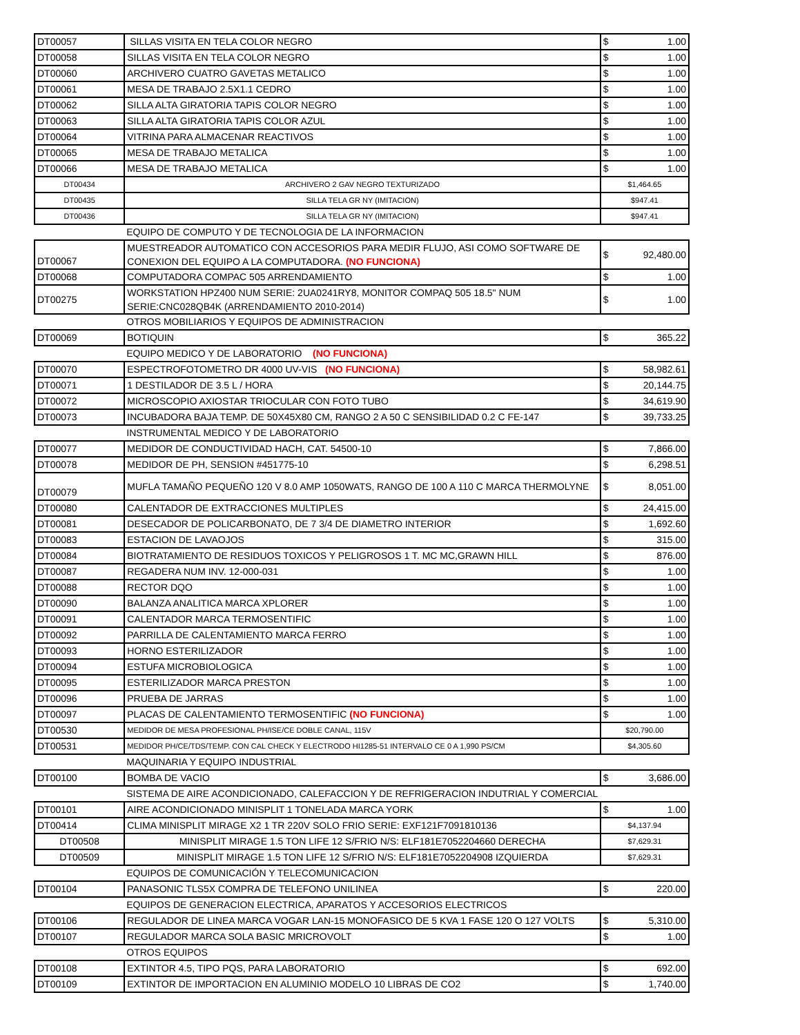| DT00057 | SILLAS VISITA EN TELA COLOR NEGRO | $ 1.00 |
| DT00058 | SILLAS VISITA EN TELA COLOR NEGRO | $ 1.00 |
| DT00060 | ARCHIVERO CUATRO GAVETAS METALICO | $ 1.00 |
| DT00061 | MESA DE TRABAJO 2.5X1.1 CEDRO | $ 1.00 |
| DT00062 | SILLA ALTA GIRATORIA TAPIS COLOR NEGRO | $ 1.00 |
| DT00063 | SILLA ALTA GIRATORIA TAPIS COLOR AZUL | $ 1.00 |
| DT00064 | VITRINA PARA ALMACENAR REACTIVOS | $ 1.00 |
| DT00065 | MESA DE TRABAJO METALICA | $ 1.00 |
| DT00066 | MESA DE TRABAJO METALICA | $ 1.00 |
| DT00434 | ARCHIVERO 2 GAV NEGRO TEXTURIZADO | $1,464.65 |
| DT00435 | SILLA TELA GR NY (IMITACION) | $947.41 |
| DT00436 | SILLA TELA GR NY (IMITACION) | $947.41 |
| | EQUIPO DE COMPUTO Y DE TECNOLOGIA DE LA INFORMACION | |
| DT00067 | MUESTREADOR AUTOMATICO CON ACCESORIOS PARA MEDIR FLUJO, ASI COMO SOFTWARE DE CONEXION DEL EQUIPO A LA COMPUTADORA. (NO FUNCIONA) | $ 92,480.00 |
| DT00068 | COMPUTADORA COMPAC 505 ARRENDAMIENTO | $ 1.00 |
| DT00275 | WORKSTATION HPZ400 NUM SERIE: 2UA0241RY8, MONITOR COMPAQ 505 18.5" NUM SERIE:CNC028QB4K (ARRENDAMIENTO 2010-2014) | $ 1.00 |
| | OTROS MOBILIARIOS Y EQUIPOS DE ADMINISTRACION | |
| DT00069 | BOTIQUIN | $ 365.22 |
| | EQUIPO MEDICO Y DE LABORATORIO (NO FUNCIONA) | |
| DT00070 | ESPECTROFOTOMETRO DR 4000 UV-VIS (NO FUNCIONA) | $ 58,982.61 |
| DT00071 | 1 DESTILADOR DE 3.5 L / HORA | $ 20,144.75 |
| DT00072 | MICROSCOPIO AXIOSTAR TRIOCULAR CON FOTO TUBO | $ 34,619.90 |
| DT00073 | INCUBADORA BAJA TEMP. DE 50X45X80 CM, RANGO 2 A 50 C SENSIBILIDAD 0.2 C FE-147 | $ 39,733.25 |
| | INSTRUMENTAL MEDICO Y DE LABORATORIO | |
| DT00077 | MEDIDOR DE CONDUCTIVIDAD HACH, CAT. 54500-10 | $ 7,866.00 |
| DT00078 | MEDIDOR DE PH, SENSION #451775-10 | $ 6,298.51 |
| DT00079 | MUFLA TAMAÑO PEQUEÑO 120 V 8.0 AMP 1050WATS, RANGO DE 100 A 110 C MARCA THERMOLYNE | $ 8,051.00 |
| DT00080 | CALENTADOR DE EXTRACCIONES MULTIPLES | $ 24,415.00 |
| DT00081 | DESECADOR DE POLICARBONATO, DE 7 3/4 DE DIAMETRO INTERIOR | $ 1,692.60 |
| DT00083 | ESTACION DE LAVAOJOS | $ 315.00 |
| DT00084 | BIOTRATAMIENTO DE RESIDUOS TOXICOS Y PELIGROSOS 1 T. MC MC,GRAWN HILL | $ 876.00 |
| DT00087 | REGADERA NUM INV. 12-000-031 | $ 1.00 |
| DT00088 | RECTOR DQO | $ 1.00 |
| DT00090 | BALANZA ANALITICA MARCA XPLORER | $ 1.00 |
| DT00091 | CALENTADOR MARCA TERMOSENTIFIC | $ 1.00 |
| DT00092 | PARRILLA DE CALENTAMIENTO MARCA FERRO | $ 1.00 |
| DT00093 | HORNO ESTERILIZADOR | $ 1.00 |
| DT00094 | ESTUFA MICROBIOLOGICA | $ 1.00 |
| DT00095 | ESTERILIZADOR MARCA PRESTON | $ 1.00 |
| DT00096 | PRUEBA DE JARRAS | $ 1.00 |
| DT00097 | PLACAS DE CALENTAMIENTO TERMOSENTIFIC (NO FUNCIONA) | $ 1.00 |
| DT00530 | MEDIDOR DE MESA PROFESIONAL PH/ISE/CE DOBLE CANAL, 115V | $20,790.00 |
| DT00531 | MEDIDOR PH/CE/TDS/TEMP. CON CAL CHECK Y ELECTRODO HI1285-51 INTERVALO CE 0 A 1,990 PS/CM | $4,305.60 |
| | MAQUINARIA Y EQUIPO INDUSTRIAL | |
| DT00100 | BOMBA DE VACIO | $ 3,686.00 |
| | SISTEMA DE AIRE ACONDICIONADO, CALEFACCION Y DE REFRIGERACION INDUTRIAL Y COMERCIAL | |
| DT00101 | AIRE ACONDICIONADO MINISPLIT 1 TONELADA MARCA YORK | $ 1.00 |
| DT00414 | CLIMA MINISPLIT MIRAGE X2 1 TR 220V SOLO FRIO SERIE: EXF121F7091810136 | $4,137.94 |
| DT00508 | MINISPLIT MIRAGE 1.5 TON LIFE 12 S/FRIO N/S: ELF181E7052204660 DERECHA | $7,629.31 |
| DT00509 | MINISPLIT MIRAGE 1.5 TON LIFE 12 S/FRIO N/S: ELF181E7052204908 IZQUIERDA | $7,629.31 |
| | EQUIPOS DE COMUNICACIÓN Y TELECOMUNICACION | |
| DT00104 | PANASONIC TLS5X COMPRA DE TELEFONO UNILINEA | $ 220.00 |
| | EQUIPOS DE GENERACION ELECTRICA, APARATOS Y ACCESORIOS ELECTRICOS | |
| DT00106 | REGULADOR DE LINEA MARCA VOGAR LAN-15 MONOFASICO DE 5 KVA 1 FASE 120 O 127 VOLTS | $ 5,310.00 |
| DT00107 | REGULADOR MARCA SOLA BASIC MRICROVOLT | $ 1.00 |
| | OTROS EQUIPOS | |
| DT00108 | EXTINTOR 4.5, TIPO PQS, PARA LABORATORIO | $ 692.00 |
| DT00109 | EXTINTOR DE IMPORTACION EN ALUMINIO MODELO 10 LIBRAS DE CO2 | $ 1,740.00 |